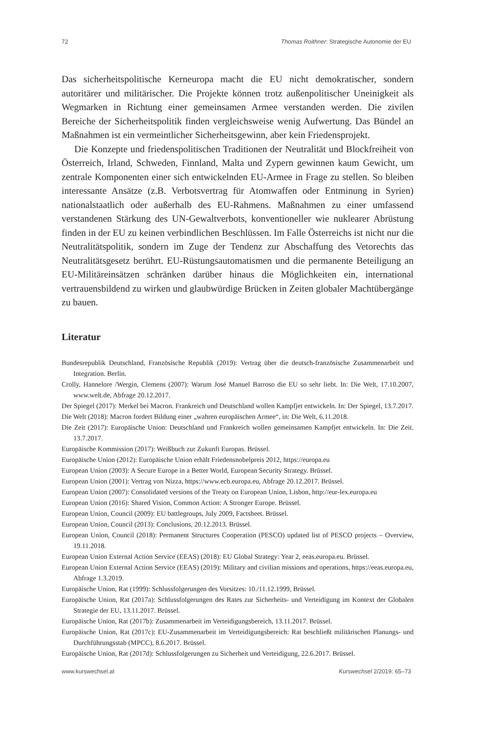72 Thomas Roithner: Strategische Autonomie der EU
Das sicherheitspolitische Kerneuropa macht die EU nicht demokratischer, sondern autoritärer und militärischer. Die Projekte können trotz außenpolitischer Uneinigkeit als Wegmarken in Richtung einer gemeinsamen Armee verstanden werden. Die zivilen Bereiche der Sicherheitspolitik finden vergleichsweise wenig Aufwertung. Das Bündel an Maßnahmen ist ein vermeintlicher Sicherheitsgewinn, aber kein Friedensprojekt.
Die Konzepte und friedenspolitischen Traditionen der Neutralität und Blockfreiheit von Österreich, Irland, Schweden, Finnland, Malta und Zypern gewinnen kaum Gewicht, um zentrale Komponenten einer sich entwickelnden EU-Armee in Frage zu stellen. So bleiben interessante Ansätze (z.B. Verbotsvertrag für Atomwaffen oder Entminung in Syrien) nationalstaatlich oder außerhalb des EU-Rahmens. Maßnahmen zu einer umfassend verstandenen Stärkung des UN-Gewaltverbots, konventioneller wie nuklearer Abrüstung finden in der EU zu keinen verbindlichen Beschlüssen. Im Falle Österreichs ist nicht nur die Neutralitätspolitik, sondern im Zuge der Tendenz zur Abschaffung des Vetorechts das Neutralitätsgesetz berührt. EU-Rüstungsautomatismen und die permanente Beteiligung an EU-Militäreinsätzen schränken darüber hinaus die Möglichkeiten ein, international vertrauensbildend zu wirken und glaubwürdige Brücken in Zeiten globaler Machtübergänge zu bauen.
Literatur
Bundesrepublik Deutschland, Französische Republik (2019): Vertrag über die deutsch-französische Zusammenarbeit und Integration. Berlin.
Crolly, Hannelore /Wergin, Clemens (2007): Warum José Manuel Barroso die EU so sehr liebt. In: Die Welt, 17.10.2007, www.welt.de, Abfrage 20.12.2017.
Der Spiegel (2017): Merkel bei Macron. Frankreich und Deutschland wollen Kampfjet entwickeln. In: Der Spiegel, 13.7.2017.
Die Welt (2018): Macron fordert Bildung einer „wahren europäischen Armee“, in: Die Welt, 6.11.2018.
Die Zeit (2017): Europäische Union: Deutschland und Frankreich wollen gemeinsamen Kampfjet entwickeln. In: Die Zeit. 13.7.2017.
Europäische Kommission (2017): Weißbuch zur Zukunft Europas. Brüssel.
Europäische Union (2012): Europäische Union erhält Friedensnobelpreis 2012, https://europa.eu
European Union (2003): A Secure Europe in a Better World, European Security Strategy. Brüssel.
European Union (2001): Vertrag von Nizza, https://www.ecb.europa.eu, Abfrage 20.12.2017. Brüssel.
European Union (2007): Consolidated versions of the Treaty on European Union, Lisbon, http://eur-lex.europa.eu
European Union (2016): Shared Vision, Common Action: A Stronger Europe. Brüssel.
European Union, Council (2009): EU battlegroups, July 2009, Factsheet. Brüssel.
European Union, Council (2013): Conclusions, 20.12.2013. Brüssel.
European Union, Council (2018): Permanent Structures Cooperation (PESCO) updated list of PESCO projects – Overview, 19.11.2018.
European Union External Action Service (EEAS) (2018): EU Global Strategy: Year 2, eeas.europa.eu. Brüssel.
European Union External Action Service (EEAS) (2019): Military and civilian missions and operations, https://eeas.europa.eu, Abfrage 1.3.2019.
Europäische Union, Rat (1999): Schlussfolgerungen des Vorsitzes: 10./11.12.1999, Brüssel.
Europäische Union, Rat (2017a): Schlussfolgerungen des Rates zur Sicherheits- und Verteidigung im Kontext der Globalen Strategie der EU, 13.11.2017. Brüssel.
Europäische Union, Rat (2017b): Zusammenarbeit im Verteidigungsbereich, 13.11.2017. Brüssel.
Europäische Union, Rat (2017c): EU-Zusammenarbeit im Verteidigungsbereich: Rat beschließt militärischen Planungs- und Durchführungsstab (MPCC), 8.6.2017. Brüssel.
Europäische Union, Rat (2017d): Schlussfolgerungen zu Sicherheit und Verteidigung, 22.6.2017. Brüssel.
www.kurswechsel.at Kurswechsel 2/2019: 65–73